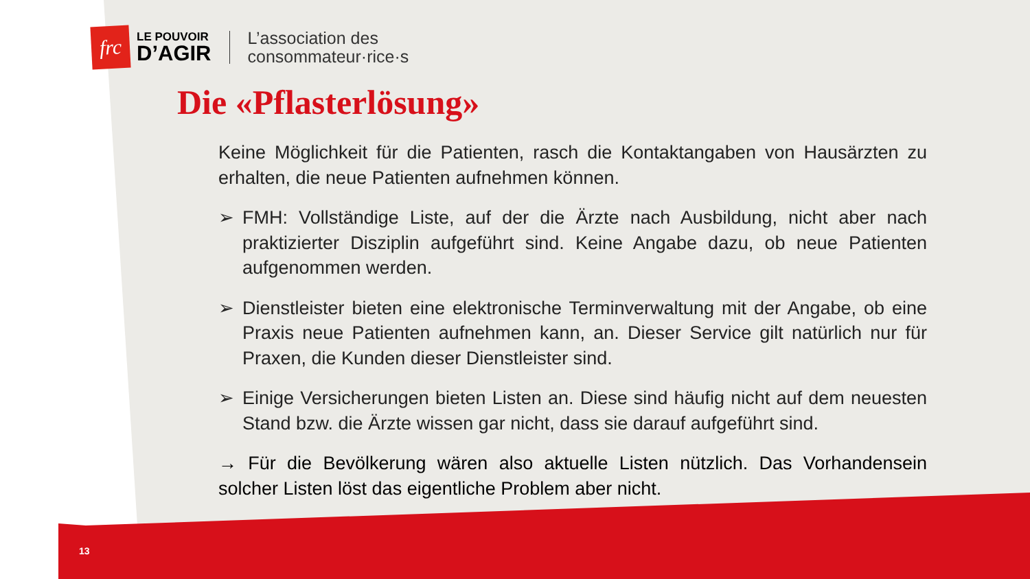frc
LE POUVOIR
D’AGIR
L’association des
consommateur·rice·s
Die «Pflasterlösung»
Keine Möglichkeit für die Patienten, rasch die Kontaktangaben von Hausärzten zu erhalten, die neue Patienten aufnehmen können.
➢ FMH: Vollständige Liste, auf der die Ärzte nach Ausbildung, nicht aber nach praktizierter Disziplin aufgeführt sind. Keine Angabe dazu, ob neue Patienten aufgenommen werden.
➢ Dienstleister bieten eine elektronische Terminverwaltung mit der Angabe, ob eine Praxis neue Patienten aufnehmen kann, an. Dieser Service gilt natürlich nur für Praxen, die Kunden dieser Dienstleister sind.
➢ Einige Versicherungen bieten Listen an. Diese sind häufig nicht auf dem neuesten Stand bzw. die Ärzte wissen gar nicht, dass sie darauf aufgeführt sind.
→ Für die Bevölkerung wären also aktuelle Listen nützlich. Das Vorhandensein solcher Listen löst das eigentliche Problem aber nicht.
13